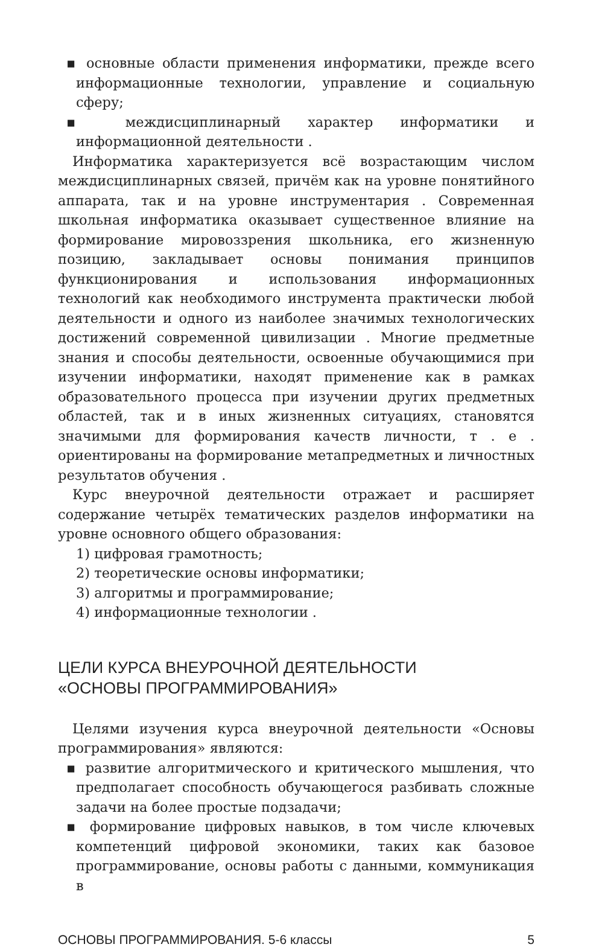▪ основные области применения информатики, прежде всего информационные технологии, управление и социальную сферу;
▪ междисциплинарный характер информатики и информационной деятельности .
Информатика характеризуется всё возрастающим числом междисциплинарных связей, причём как на уровне понятийного аппарата, так и на уровне инструментария . Современная школьная информатика оказывает существенное влияние на формирование мировоззрения школьника, его жизненную позицию, закладывает основы понимания принципов функционирования и использования информационных технологий как необходимого инструмента практически любой деятельности и одного из наиболее значимых технологических достижений современной цивилизации . Многие предметные знания и способы деятельности, освоенные обучающимися при изучении информатики, находят применение как в рамках образовательного процесса при изучении других предметных областей, так и в иных жизненных ситуациях, становятся значимыми для формирования качеств личности, т . е . ориентированы на формирование метапредметных и личностных результатов обучения .
Курс внеурочной деятельности отражает и расширяет содержание четырёх тематических разделов информатики на уровне основного общего образования:
1) цифровая грамотность;
2) теоретические основы информатики;
3) алгоритмы и программирование;
4) информационные технологии .
ЦЕЛИ КУРСА ВНЕУРОЧНОЙ ДЕЯТЕЛЬНОСТИ
«ОСНОВЫ ПРОГРАММИРОВАНИЯ»
Целями изучения курса внеурочной деятельности «Основы программирования» являются:
▪ развитие алгоритмического и критического мышления, что предполагает способность обучающегося разбивать сложные задачи на более простые подзадачи;
▪ формирование цифровых навыков, в том числе ключевых компетенций цифровой экономики, таких как базовое программирование, основы работы с данными, коммуникация в
ОСНОВЫ ПРОГРАММИРОВАНИЯ. 5-6 классы 5